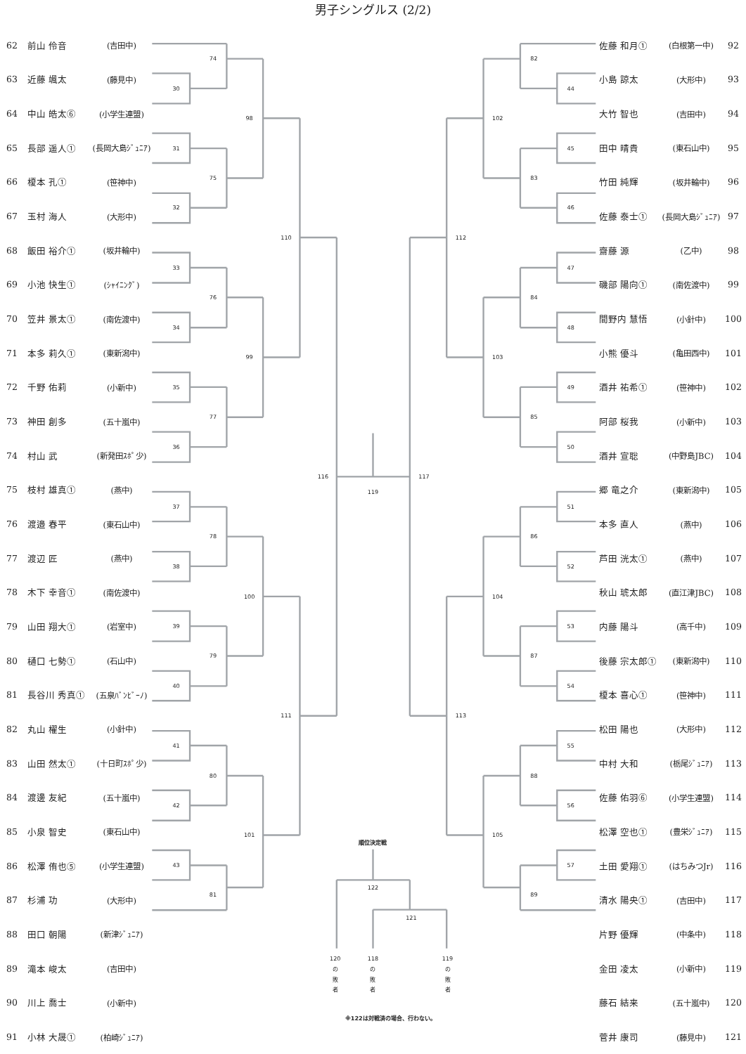男子シングルス (2/2)
| 62 | 前山 伶音 | (吉田中) |
| 63 | 近藤 颯太 | (藤見中) |
| 64 | 中山 皓太⑥ | (小学生連盟) |
| 65 | 長部 遥人① | (長岡大島ｼﾞｭﾆｱ) |
| 66 | 榎本 孔① | (笹神中) |
| 67 | 玉村 海人 | (大形中) |
| 68 | 飯田 裕介① | (坂井輪中) |
| 69 | 小池 快生① | (ｼｬｲﾆﾝｸﾞ) |
| 70 | 笠井 景太① | (南佐渡中) |
| 71 | 本多 莉久① | (東新潟中) |
| 72 | 千野 佑莉 | (小新中) |
| 73 | 神田 創多 | (五十嵐中) |
| 74 | 村山 武 | (新発田ｽﾎﾟ少) |
| 75 | 枝村 雄真① | (燕中) |
| 76 | 渡邉 春平 | (東石山中) |
| 77 | 渡辺 匠 | (燕中) |
| 78 | 木下 幸音① | (南佐渡中) |
| 79 | 山田 翔大① | (岩室中) |
| 80 | 樋口 七勢① | (石山中) |
| 81 | 長谷川 秀真① | (五泉ﾊﾞﾝﾋﾞｰﾉ) |
| 82 | 丸山 櫂生 | (小針中) |
| 83 | 山田 然太① | (十日町ｽﾎﾟ少) |
| 84 | 渡邊 友紀 | (五十嵐中) |
| 85 | 小泉 智史 | (東石山中) |
| 86 | 松澤 侑也⑤ | (小学生連盟) |
| 87 | 杉浦 功 | (大形中) |
| 88 | 田口 朝陽 | (新津ｼﾞｭﾆｱ) |
| 89 | 滝本 峻太 | (吉田中) |
| 90 | 川上 喬士 | (小新中) |
| 91 | 小林 大晟① | (柏崎ｼﾞｭﾆｱ) |
74
30
98
31
75
32
110
33
76
34
99
35
77
36
116
37
78
38
100
39
79
40
111
41
80
42
101
43
81
119
82
44
102
45
83
46
112
47
84
48
103
49
85
50
117
51
86
52
104
53
87
54
113
55
88
56
105
57
89
順位決定戦
122
121
120
の
敗
者
118
の
敗
者
119
の
敗
者
※122は対戦済の場合、行わない。
| 佐藤 和月① | (白根第一中) | 92 |
| 小島 諒太 | (大形中) | 93 |
| 大竹 智也 | (吉田中) | 94 |
| 田中 晴貴 | (東石山中) | 95 |
| 竹田 純輝 | (坂井輪中) | 96 |
| 佐藤 泰士① | (長岡大島ｼﾞｭﾆｱ) | 97 |
| 齋藤 源 | (乙中) | 98 |
| 磯部 陽向① | (南佐渡中) | 99 |
| 間野内 慧悟 | (小針中) | 100 |
| 小熊 優斗 | (亀田西中) | 101 |
| 酒井 祐希① | (笹神中) | 102 |
| 阿部 桜我 | (小新中) | 103 |
| 酒井 宣聡 | (中野島JBC) | 104 |
| 郷 竜之介 | (東新潟中) | 105 |
| 本多 直人 | (燕中) | 106 |
| 芦田 洸太① | (燕中) | 107 |
| 秋山 琥太郎 | (直江津JBC) | 108 |
| 内藤 陽斗 | (高千中) | 109 |
| 後藤 宗太郎① | (東新潟中) | 110 |
| 榎本 喜心① | (笹神中) | 111 |
| 松田 陽也 | (大形中) | 112 |
| 中村 大和 | (栃尾ｼﾞｭﾆｱ) | 113 |
| 佐藤 佑羽⑥ | (小学生連盟) | 114 |
| 松澤 空也① | (豊栄ｼﾞｭﾆｱ) | 115 |
| 土田 愛翔① | (はちみつJr) | 116 |
| 清水 陽央① | (吉田中) | 117 |
| 片野 優輝 | (中条中) | 118 |
| 金田 凌太 | (小新中) | 119 |
| 藤石 結来 | (五十嵐中) | 120 |
| 菅井 康司 | (藤見中) | 121 |